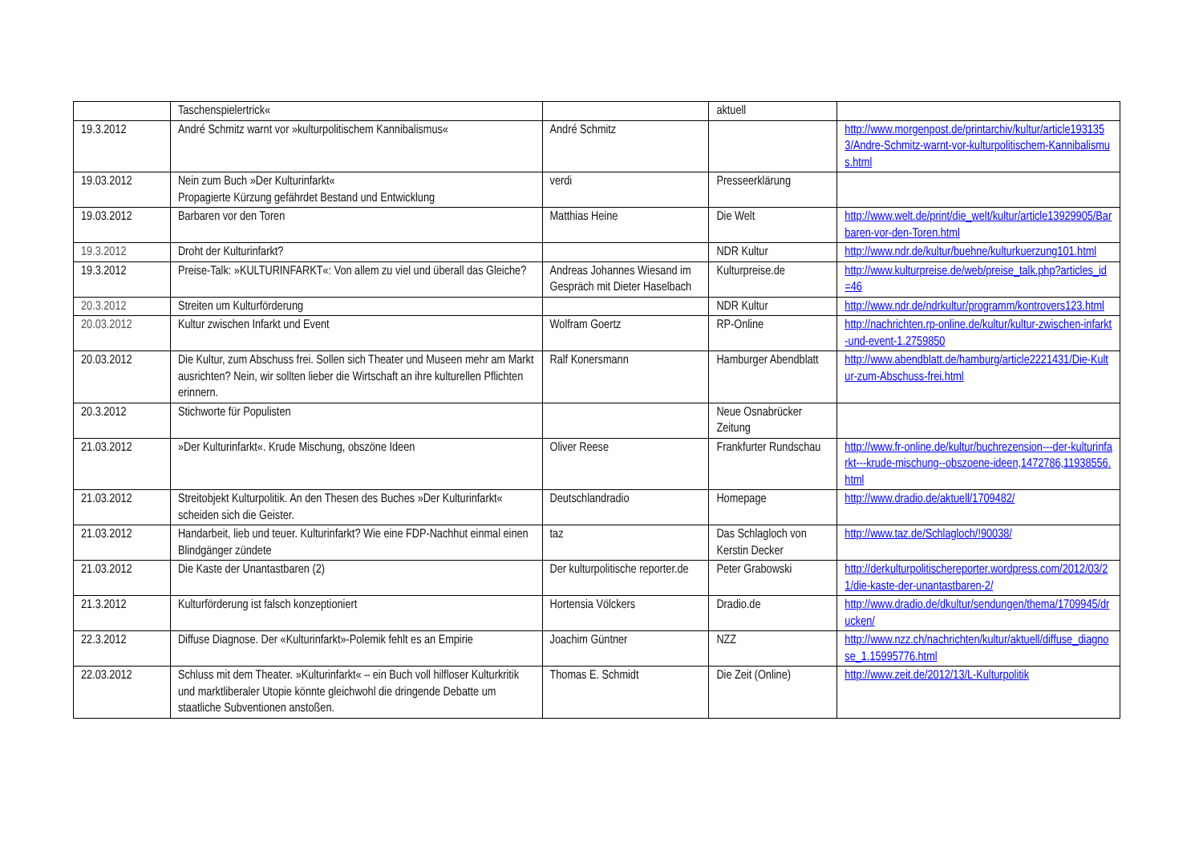| | Taschenspielertrick« | | aktuell | |
| 19.3.2012 | André Schmitz warnt vor »kulturpolitischem Kannibalismus« | André Schmitz | | http://www.morgenpost.de/printarchiv/kultur/article1931353/Andre-Schmitz-warnt-vor-kulturpolitischem-Kannibalismus.html |
| 19.03.2012 | Nein zum Buch »Der Kulturinfarkt« Propagierte Kürzung gefährdet Bestand und Entwicklung | verdi | Presseerklärung | |
| 19.03.2012 | Barbaren vor den Toren | Matthias Heine | Die Welt | http://www.welt.de/print/die_welt/kultur/article13929905/Barbaren-vor-den-Toren.html |
| 19.3.2012 | Droht der Kulturinfarkt? | | NDR Kultur | http://www.ndr.de/kultur/buehne/kulturkuerzung101.html |
| 19.3.2012 | Preise-Talk: »KULTURINFARKT«: Von allem zu viel und überall das Gleiche? | Andreas Johannes Wiesand im Gespräch mit Dieter Haselbach | Kulturpreise.de | http://www.kulturpreise.de/web/preise_talk.php?articles_id=46 |
| 20.3.2012 | Streiten um Kulturförderung | | NDR Kultur | http://www.ndr.de/ndrkultur/programm/kontrovers123.html |
| 20.03.2012 | Kultur zwischen Infarkt und Event | Wolfram Goertz | RP-Online | http://nachrichten.rp-online.de/kultur/kultur-zwischen-infarkt-und-event-1.2759850 |
| 20.03.2012 | Die Kultur, zum Abschuss frei. Sollen sich Theater und Museen mehr am Markt ausrichten? Nein, wir sollten lieber die Wirtschaft an ihre kulturellen Pflichten erinnern. | Ralf Konersmann | Hamburger Abendblatt | http://www.abendblatt.de/hamburg/article2221431/Die-Kultur-zum-Abschuss-frei.html |
| 20.3.2012 | Stichworte für Populisten | | Neue Osnabrücker Zeitung | |
| 21.03.2012 | »Der Kulturinfarkt«. Krude Mischung, obszöne Ideen | Oliver Reese | Frankfurter Rundschau | http://www.fr-online.de/kultur/buchrezension---der-kulturinfarkt---krude-mischung--obszoene-ideen,1472786,11938556.html |
| 21.03.2012 | Streitobjekt Kulturpolitik. An den Thesen des Buches »Der Kulturinfarkt« scheiden sich die Geister. | Deutschlandradio | Homepage | http://www.dradio.de/aktuell/1709482/ |
| 21.03.2012 | Handarbeit, lieb und teuer. Kulturinfarkt? Wie eine FDP-Nachhut einmal einen Blindgänger zündete | taz | Das Schlagloch von Kerstin Decker | http://www.taz.de/Schlagloch/!90038/ |
| 21.03.2012 | Die Kaste der Unantastbaren (2) | Der kulturpolitische reporter.de | Peter Grabowski | http://derkulturpolitischereporter.wordpress.com/2012/03/21/die-kaste-der-unantastbaren-2/ |
| 21.3.2012 | Kulturförderung ist falsch konzeptioniert | Hortensia Völckers | Dradio.de | http://www.dradio.de/dkultur/sendungen/thema/1709945/drucken/ |
| 22.3.2012 | Diffuse Diagnose. Der «Kulturinfarkt»-Polemik fehlt es an Empirie | Joachim Güntner | NZZ | http://www.nzz.ch/nachrichten/kultur/aktuell/diffuse_diagnose_1.15995776.html |
| 22.03.2012 | Schluss mit dem Theater. »Kulturinfarkt« – ein Buch voll hilfloser Kulturkritik und marktliberaler Utopie könnte gleichwohl die dringende Debatte um staatliche Subventionen anstoßen. | Thomas E. Schmidt | Die Zeit (Online) | http://www.zeit.de/2012/13/L-Kulturpolitik |